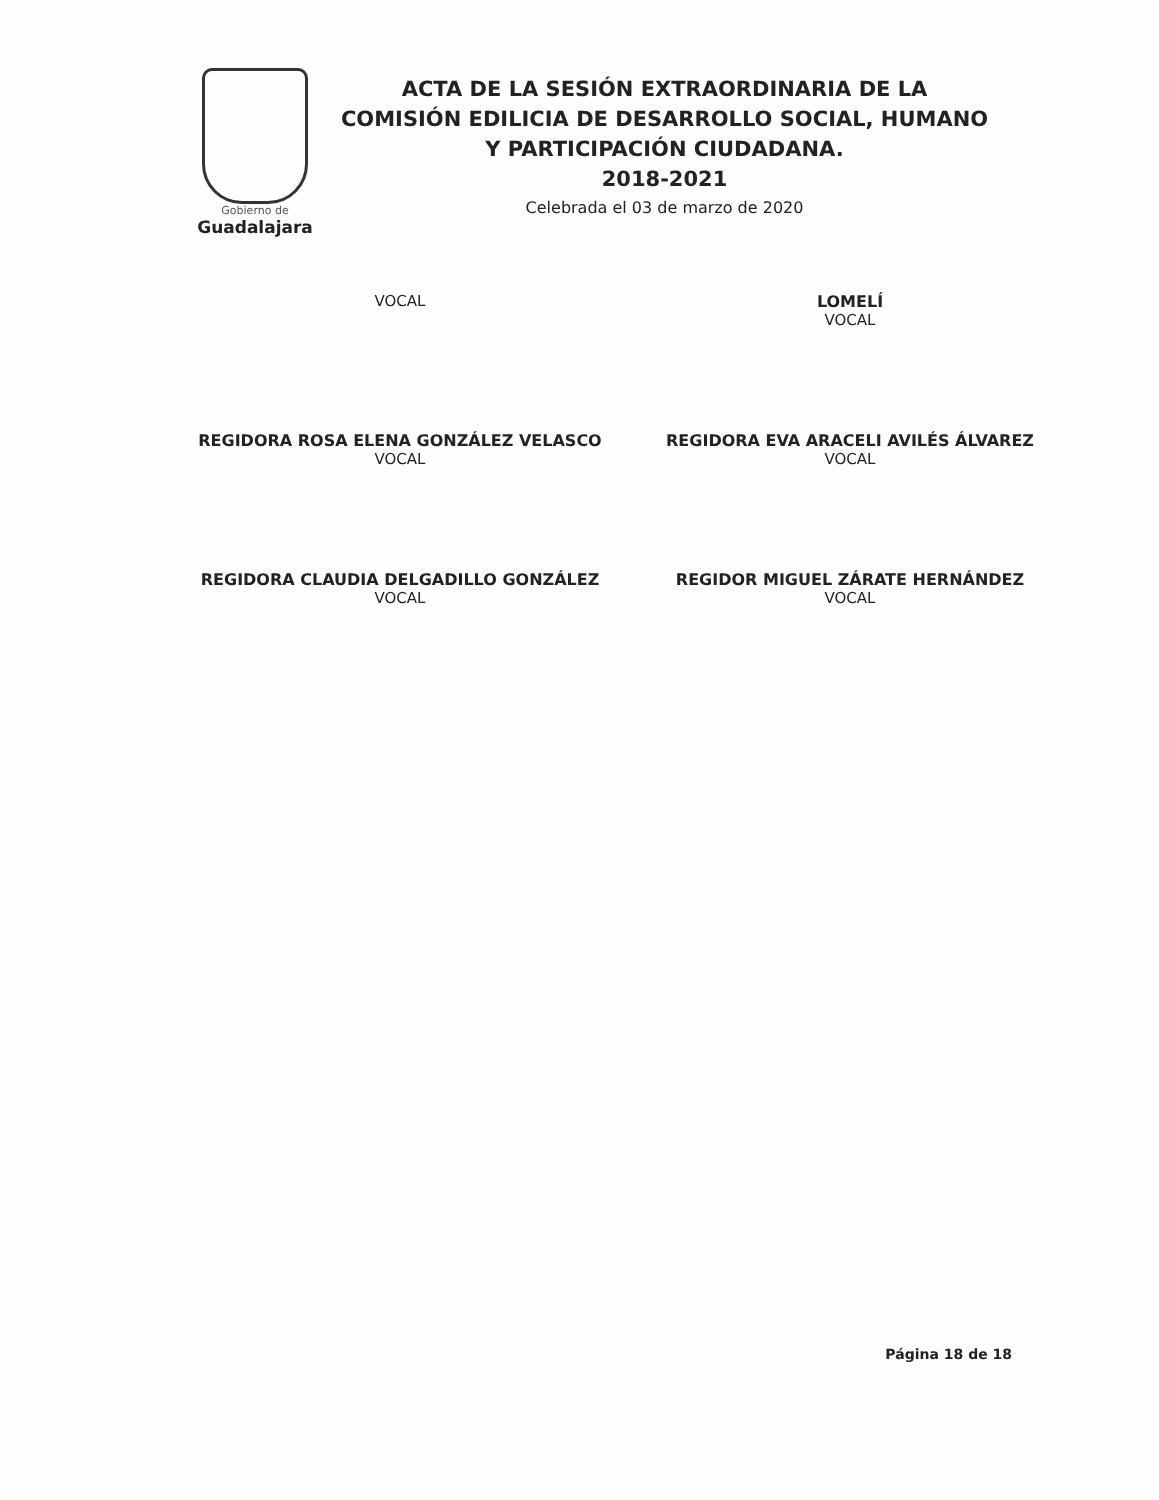Gobierno de
Guadalajara
ACTA DE LA SESIÓN EXTRAORDINARIA DE LA COMISIÓN EDILICIA DE DESARROLLO SOCIAL, HUMANO Y PARTICIPACIÓN CIUDADANA.
2018-2021
Celebrada el 03 de marzo de 2020
VOCAL
LOMELÍ
VOCAL
REGIDORA ROSA ELENA GONZÁLEZ VELASCO
VOCAL
REGIDORA EVA ARACELI AVILÉS ÁLVAREZ
VOCAL
REGIDORA CLAUDIA DELGADILLO GONZÁLEZ
VOCAL
REGIDOR MIGUEL ZÁRATE HERNÁNDEZ
VOCAL
Página 18 de 18